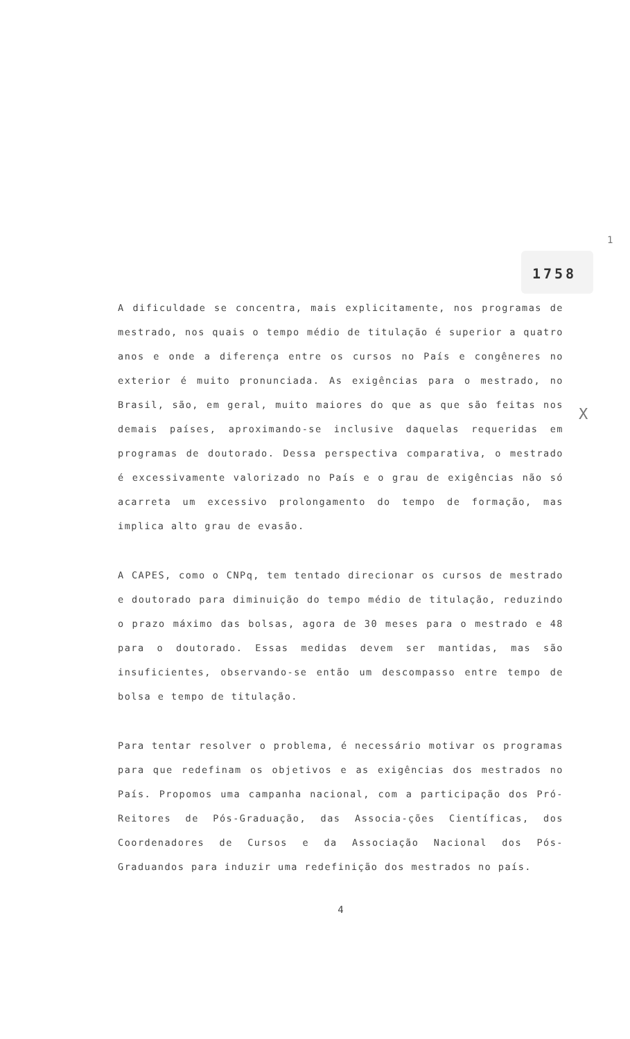1
1758
X
A dificuldade se concentra, mais explicitamente, nos programas de mestrado, nos quais o tempo médio de titulação é superior a quatro anos e onde a diferença entre os cursos no País e congêneres no exterior é muito pronunciada. As exigências para o mestrado, no Brasil, são, em geral, muito maiores do que as que são feitas nos demais países, aproximando-se inclusive daquelas requeridas em programas de doutorado. Dessa perspectiva comparativa, o mestrado é excessivamente valorizado no País e o grau de exigências não só acarreta um excessivo prolongamento do tempo de formação, mas implica alto grau de evasão.
A CAPES, como o CNPq, tem tentado direcionar os cursos de mestrado e doutorado para diminuição do tempo médio de titulação, reduzindo o prazo máximo das bolsas, agora de 30 meses para o mestrado e 48 para o doutorado. Essas medidas devem ser mantidas, mas são insuficientes, observando-se então um descompasso entre tempo de bolsa e tempo de titulação.
Para tentar resolver o problema, é necessário motivar os programas para que redefinam os objetivos e as exigências dos mestrados no País. Propomos uma campanha nacional, com a participação dos Pró-Reitores de Pós-Graduação, das Associa-ções Científicas, dos Coordenadores de Cursos e da Associação Nacional dos Pós-Graduandos para induzir uma redefinição dos mestrados no país.
4